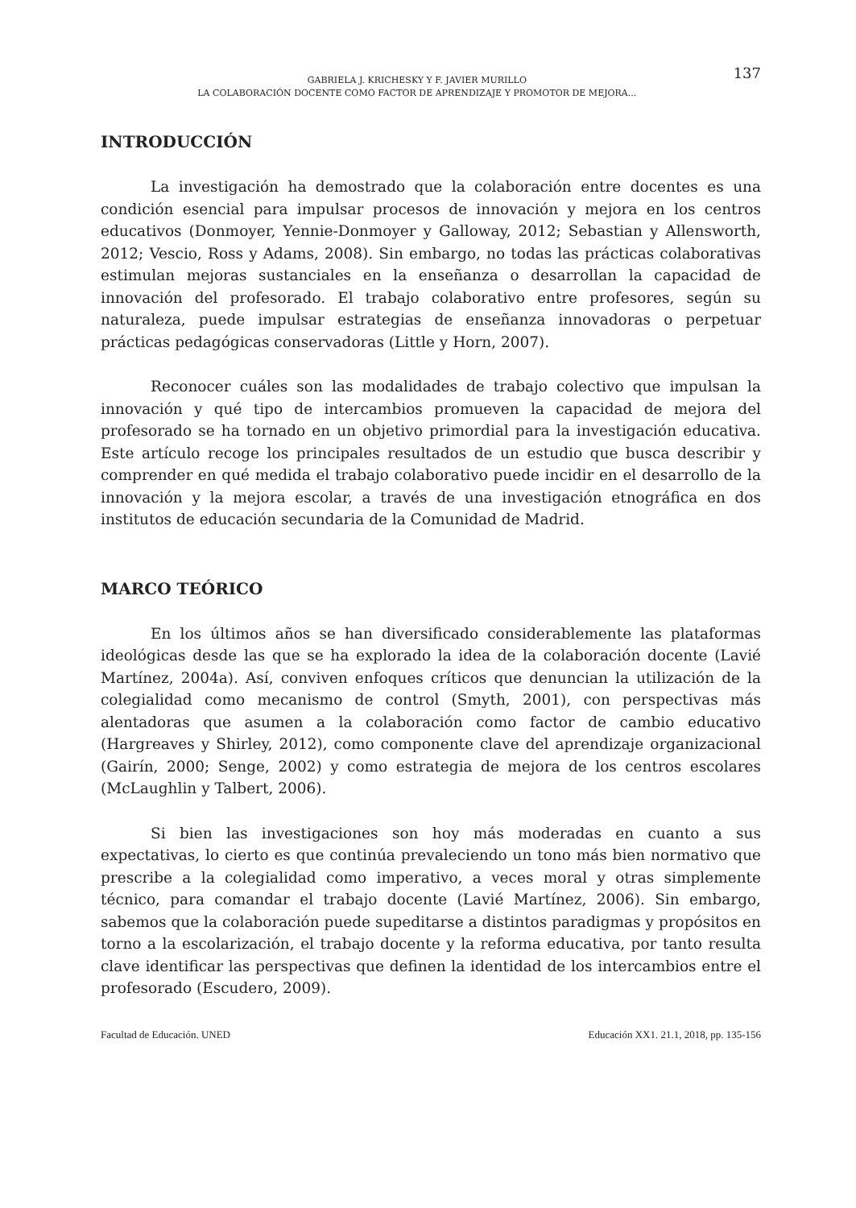GABRIELA J. KRICHESKY Y F. JAVIER MURILLO
LA COLABORACIÓN DOCENTE COMO FACTOR DE APRENDIZAJE Y PROMOTOR DE MEJORA...
137
INTRODUCCIÓN
La investigación ha demostrado que la colaboración entre docentes es una condición esencial para impulsar procesos de innovación y mejora en los centros educativos (Donmoyer, Yennie-Donmoyer y Galloway, 2012; Sebastian y Allensworth, 2012; Vescio, Ross y Adams, 2008). Sin embargo, no todas las prácticas colaborativas estimulan mejoras sustanciales en la enseñanza o desarrollan la capacidad de innovación del profesorado. El trabajo colaborativo entre profesores, según su naturaleza, puede impulsar estrategias de enseñanza innovadoras o perpetuar prácticas pedagógicas conservadoras (Little y Horn, 2007).
Reconocer cuáles son las modalidades de trabajo colectivo que impulsan la innovación y qué tipo de intercambios promueven la capacidad de mejora del profesorado se ha tornado en un objetivo primordial para la investigación educativa. Este artículo recoge los principales resultados de un estudio que busca describir y comprender en qué medida el trabajo colaborativo puede incidir en el desarrollo de la innovación y la mejora escolar, a través de una investigación etnográfica en dos institutos de educación secundaria de la Comunidad de Madrid.
MARCO TEÓRICO
En los últimos años se han diversificado considerablemente las plataformas ideológicas desde las que se ha explorado la idea de la colaboración docente (Lavié Martínez, 2004a). Así, conviven enfoques críticos que denuncian la utilización de la colegialidad como mecanismo de control (Smyth, 2001), con perspectivas más alentadoras que asumen a la colaboración como factor de cambio educativo (Hargreaves y Shirley, 2012), como componente clave del aprendizaje organizacional (Gairín, 2000; Senge, 2002) y como estrategia de mejora de los centros escolares (McLaughlin y Talbert, 2006).
Si bien las investigaciones son hoy más moderadas en cuanto a sus expectativas, lo cierto es que continúa prevaleciendo un tono más bien normativo que prescribe a la colegialidad como imperativo, a veces moral y otras simplemente técnico, para comandar el trabajo docente (Lavié Martínez, 2006). Sin embargo, sabemos que la colaboración puede supeditarse a distintos paradigmas y propósitos en torno a la escolarización, el trabajo docente y la reforma educativa, por tanto resulta clave identificar las perspectivas que definen la identidad de los intercambios entre el profesorado (Escudero, 2009).
Facultad de Educación. UNED Educación XX1. 21.1, 2018, pp. 135-156